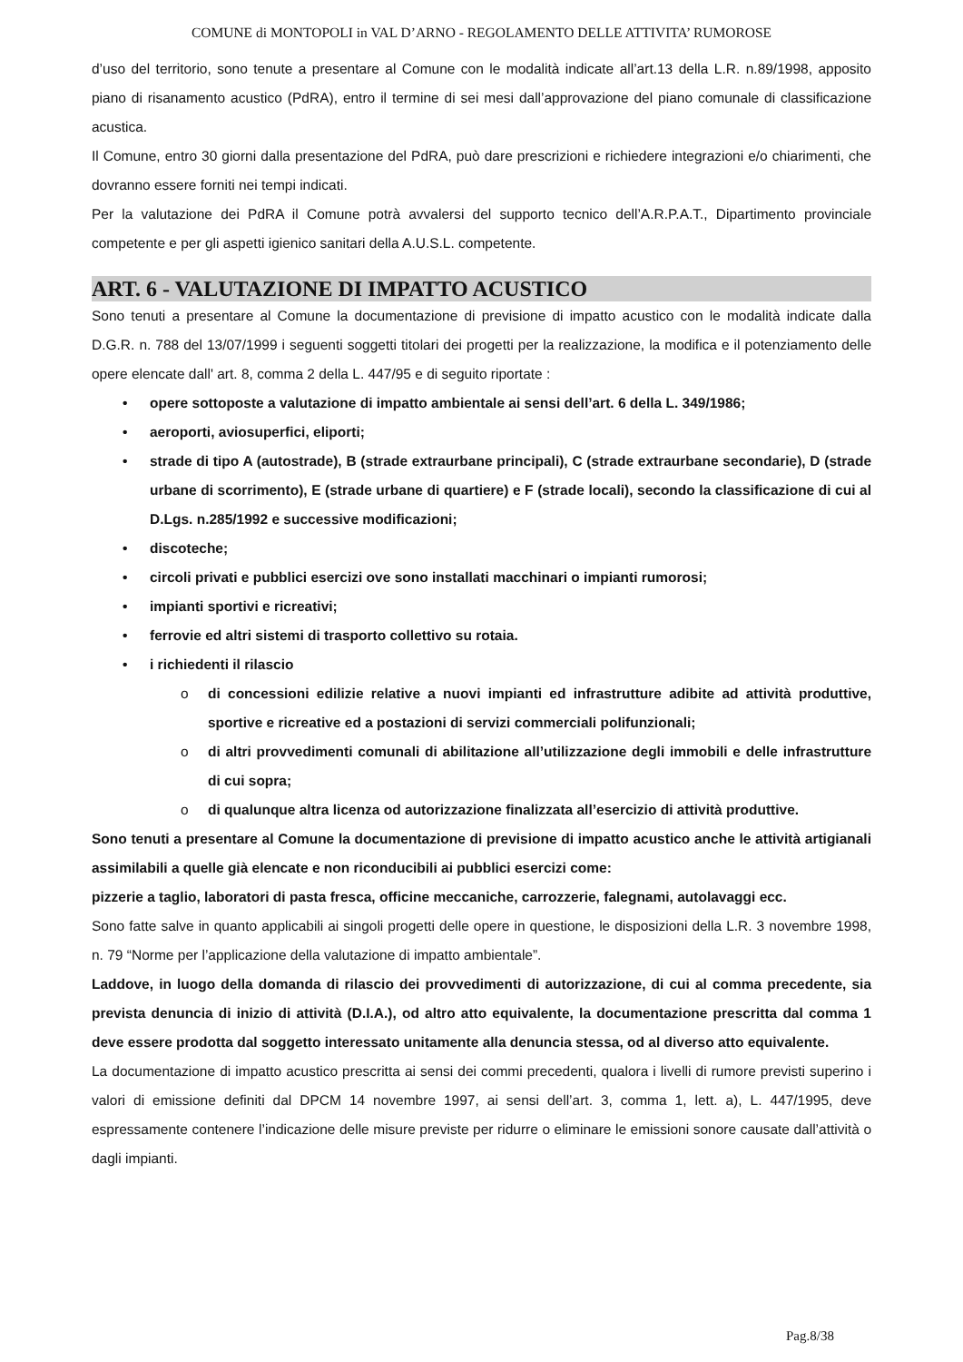COMUNE di MONTOPOLI in VAL D’ARNO - REGOLAMENTO DELLE ATTIVITA’ RUMOROSE
d’uso del territorio, sono tenute a presentare al Comune con le modalità indicate all’art.13 della L.R. n.89/1998, apposito piano di risanamento acustico (PdRA), entro il termine di sei mesi dall’approvazione del piano comunale di classificazione acustica.
Il Comune, entro 30 giorni dalla presentazione del PdRA, può dare prescrizioni e richiedere integrazioni e/o chiarimenti, che dovranno essere forniti nei tempi indicati.
Per la valutazione dei PdRA il Comune potrà avvalersi del supporto tecnico dell’A.R.P.A.T., Dipartimento provinciale competente e per gli aspetti igienico sanitari della A.U.S.L. competente.
ART. 6 - VALUTAZIONE DI IMPATTO ACUSTICO
Sono tenuti a presentare al Comune la documentazione di previsione di impatto acustico con le modalità indicate dalla D.G.R. n. 788 del 13/07/1999 i seguenti soggetti titolari dei progetti per la realizzazione, la modifica e il potenziamento delle opere elencate dall' art. 8, comma 2 della L. 447/95 e di seguito riportate :
• opere sottoposte a valutazione di impatto ambientale ai sensi dell’art. 6 della L. 349/1986;
• aeroporti, aviosuperfici, eliporti;
• strade di tipo A (autostrade), B (strade extraurbane principali), C (strade extraurbane secondarie), D (strade urbane di scorrimento), E (strade urbane di quartiere) e F (strade locali), secondo la classificazione di cui al D.Lgs. n.285/1992 e successive modificazioni;
• discoteche;
• circoli privati e pubblici esercizi ove sono installati macchinari o impianti rumorosi;
• impianti sportivi e ricreativi;
• ferrovie ed altri sistemi di trasporto collettivo su rotaia.
• i richiedenti il rilascio
o di concessioni edilizie relative a nuovi impianti ed infrastrutture adibite ad attività produttive, sportive e ricreative ed a postazioni di servizi commerciali polifunzionali;
o di altri provvedimenti comunali di abilitazione all’utilizzazione degli immobili e delle infrastrutture di cui sopra;
o di qualunque altra licenza od autorizzazione finalizzata all’esercizio di attività produttive.
Sono tenuti a presentare al Comune la documentazione di previsione di impatto acustico anche le attività artigianali assimilabili a quelle già elencate e non riconducibili ai pubblici esercizi come:
pizzerie a taglio, laboratori di pasta fresca, officine meccaniche, carrozzerie, falegnami, autolavaggi ecc.
Sono fatte salve in quanto applicabili ai singoli progetti delle opere in questione, le disposizioni della L.R. 3 novembre 1998, n. 79 “Norme per l’applicazione della valutazione di impatto ambientale”.
Laddove, in luogo della domanda di rilascio dei provvedimenti di autorizzazione, di cui al comma precedente, sia prevista denuncia di inizio di attività (D.I.A.), od altro atto equivalente, la documentazione prescritta dal comma 1 deve essere prodotta dal soggetto interessato unitamente alla denuncia stessa, od al diverso atto equivalente.
La documentazione di impatto acustico prescritta ai sensi dei commi precedenti, qualora i livelli di rumore previsti superino i valori di emissione definiti dal DPCM 14 novembre 1997, ai sensi dell’art. 3, comma 1, lett. a), L. 447/1995, deve espressamente contenere l’indicazione delle misure previste per ridurre o eliminare le emissioni sonore causate dall’attività o dagli impianti.
Pag.8/38